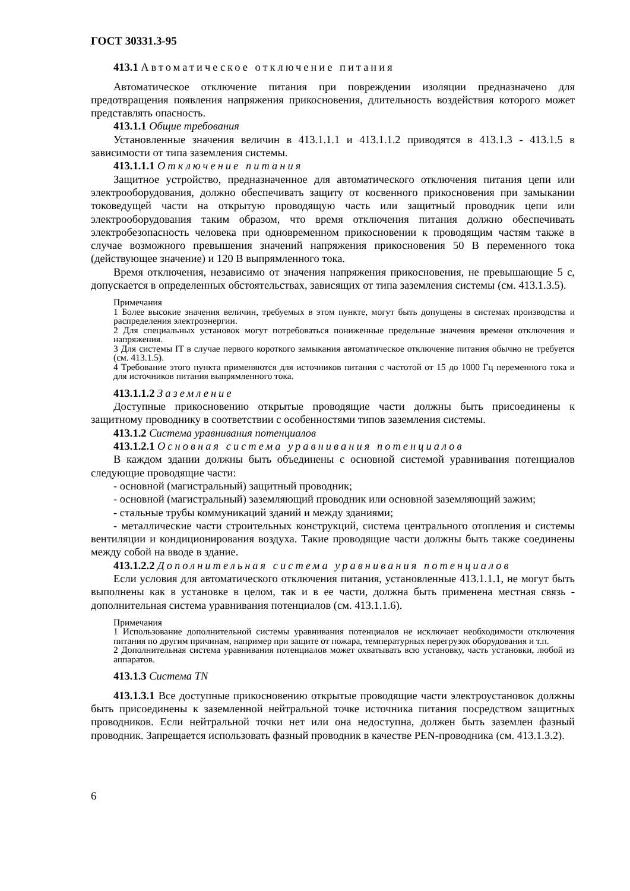ГОСТ 30331.3-95
413.1 Автоматическое отключение питания
Автоматическое отключение питания при повреждении изоляции предназначено для предотвращения появления напряжения прикосновения, длительность воздействия которого может представлять опасность.
413.1.1 Общие требования
Установленные значения величин в 413.1.1.1 и 413.1.1.2 приводятся в 413.1.3 - 413.1.5 в зависимости от типа заземления системы.
413.1.1.1 Отключение питания
Защитное устройство, предназначенное для автоматического отключения питания цепи или электрооборудования, должно обеспечивать защиту от косвенного прикосновения при замыкании токоведущей части на открытую проводящую часть или защитный проводник цепи или электрооборудования таким образом, что время отключения питания должно обеспечивать электробезопасность человека при одновременном прикосновении к проводящим частям также в случае возможного превышения значений напряжения прикосновения 50 В переменного тока (действующее значение) и 120 В выпрямленного тока.
Время отключения, независимо от значения напряжения прикосновения, не превышающие 5 с, допускается в определенных обстоятельствах, зависящих от типа заземления системы (см. 413.1.3.5).
Примечания
1 Более высокие значения величин, требуемых в этом пункте, могут быть допущены в системах производства и распределения электроэнергии.
2 Для специальных установок могут потребоваться пониженные предельные значения времени отключения и напряжения.
3 Для системы IT в случае первого короткого замыкания автоматическое отключение питания обычно не требуется (см. 413.1.5).
4 Требование этого пункта применяются для источников питания с частотой от 15 до 1000 Гц переменного тока и для источников питания выпрямленного тока.
413.1.1.2 Заземление
Доступные прикосновению открытые проводящие части должны быть присоединены к защитному проводнику в соответствии с особенностями типов заземления системы.
413.1.2 Система уравнивания потенциалов
413.1.2.1 Основная система уравнивания потенциалов
В каждом здании должны быть объединены с основной системой уравнивания потенциалов следующие проводящие части:
- основной (магистральный) защитный проводник;
- основной (магистральный) заземляющий проводник или основной заземляющий зажим;
- стальные трубы коммуникаций зданий и между зданиями;
- металлические части строительных конструкций, система центрального отопления и системы вентиляции и кондиционирования воздуха. Такие проводящие части должны быть также соединены между собой на вводе в здание.
413.1.2.2 Дополнительная система уравнивания потенциалов
Если условия для автоматического отключения питания, установленные 413.1.1.1, не могут быть выполнены как в установке в целом, так и в ее части, должна быть применена местная связь - дополнительная система уравнивания потенциалов (см. 413.1.1.6).
Примечания
1 Использование дополнительной системы уравнивания потенциалов не исключает необходимости отключения питания по другим причинам, например при защите от пожара, температурных перегрузок оборудования и т.п.
2 Дополнительная система уравнивания потенциалов может охватывать всю установку, часть установки, любой из аппаратов.
413.1.3 Система TN
413.1.3.1 Все доступные прикосновению открытые проводящие части электроустановок должны быть присоединены к заземленной нейтральной точке источника питания посредством защитных проводников. Если нейтральной точки нет или она недоступна, должен быть заземлен фазный проводник. Запрещается использовать фазный проводник в качестве PEN-проводника (см. 413.1.3.2).
6